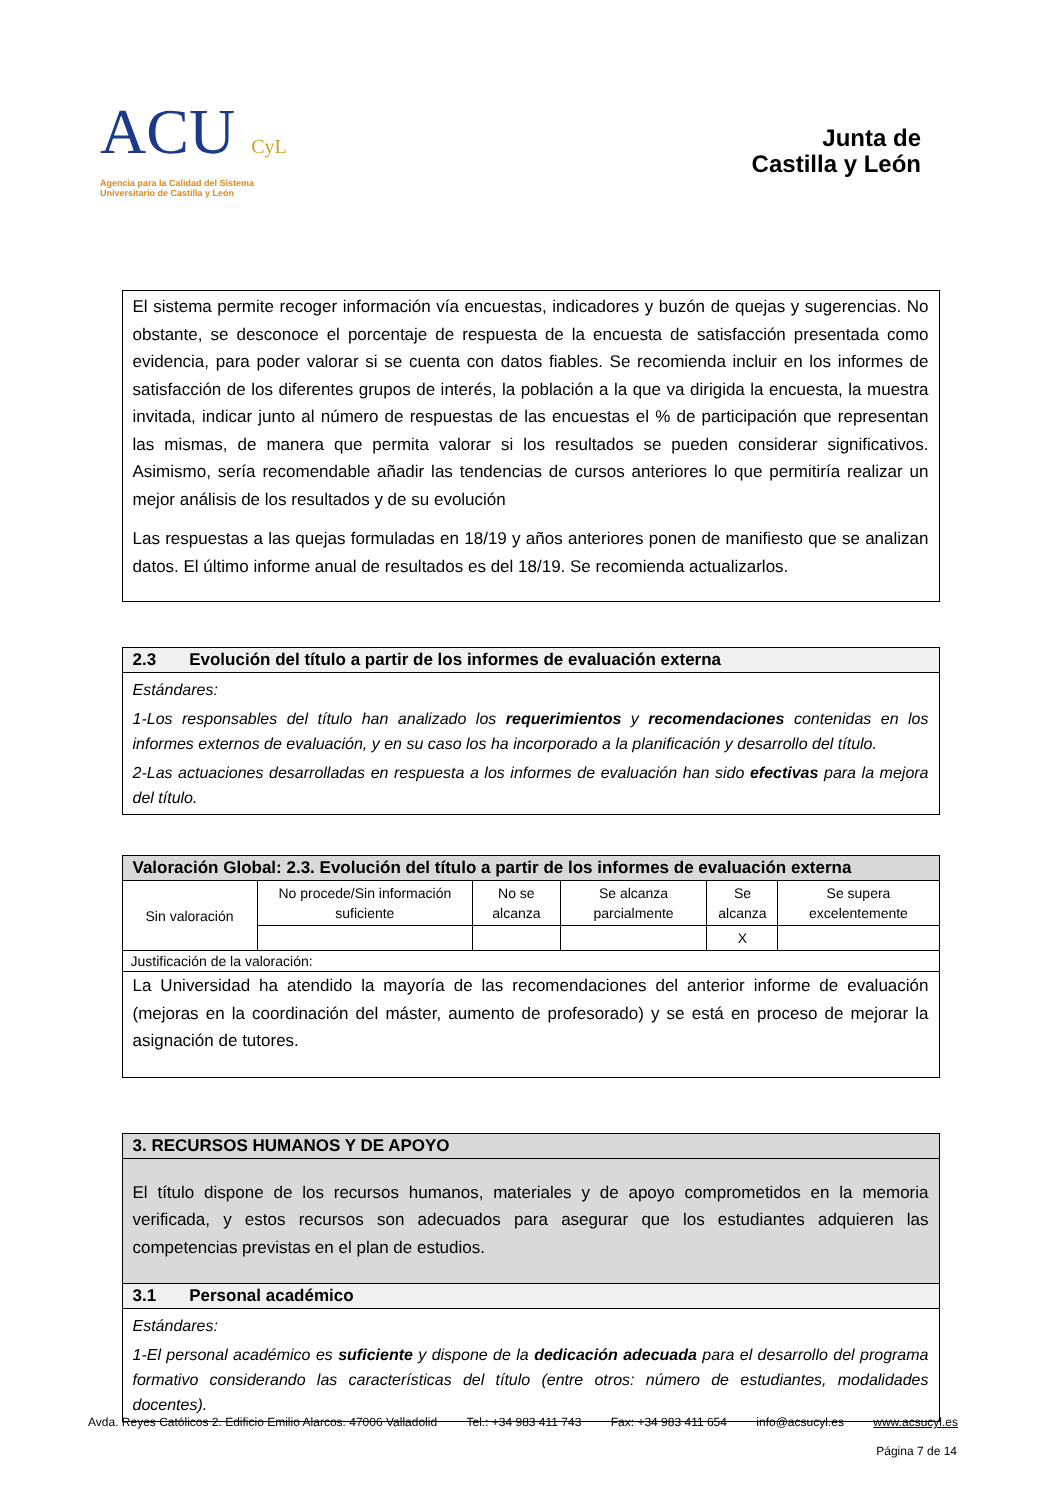ACU CyL
Agencia para la Calidad del Sistema
Universitario de Castilla y León
Junta de
Castilla y León
El sistema permite recoger información vía encuestas, indicadores y buzón de quejas y sugerencias. No obstante, se desconoce el porcentaje de respuesta de la encuesta de satisfacción presentada como evidencia, para poder valorar si se cuenta con datos fiables. Se recomienda incluir en los informes de satisfacción de los diferentes grupos de interés, la población a la que va dirigida la encuesta, la muestra invitada, indicar junto al número de respuestas de las encuestas el % de participación que representan las mismas, de manera que permita valorar si los resultados se pueden considerar significativos. Asimismo, sería recomendable añadir las tendencias de cursos anteriores lo que permitiría realizar un mejor análisis de los resultados y de su evolución
Las respuestas a las quejas formuladas en 18/19 y años anteriores ponen de manifiesto que se analizan datos. El último informe anual de resultados es del 18/19. Se recomienda actualizarlos.
2.3 Evolución del título a partir de los informes de evaluación externa
Estándares:
1-Los responsables del título han analizado los requerimientos y recomendaciones contenidas en los informes externos de evaluación, y en su caso los ha incorporado a la planificación y desarrollo del título.
2-Las actuaciones desarrolladas en respuesta a los informes de evaluación han sido efectivas para la mejora del título.
Valoración Global: 2.3. Evolución del título a partir de los informes de evaluación externa
| Sin valoración | No procede/Sin información suficiente | No se alcanza | Se alcanza parcialmente | Se alcanza | Se supera excelentemente |
| | | | | X | |
| Justificación de la valoración: | | | | | |
La Universidad ha atendido la mayoría de las recomendaciones del anterior informe de evaluación (mejoras en la coordinación del máster, aumento de profesorado) y se está en proceso de mejorar la asignación de tutores.
3. RECURSOS HUMANOS Y DE APOYO
El título dispone de los recursos humanos, materiales y de apoyo comprometidos en la memoria verificada, y estos recursos son adecuados para asegurar que los estudiantes adquieren las competencias previstas en el plan de estudios.
3.1 Personal académico
Estándares:
1-El personal académico es suficiente y dispone de la dedicación adecuada para el desarrollo del programa formativo considerando las características del título (entre otros: número de estudiantes, modalidades docentes).
Avda. Reyes Católicos 2. Edificio Emilio Alarcos. 47006 Valladolid Tel.: +34 983 411 743 Fax: +34 983 411 654 info@acsucyl.es www.acsucyl.es
Página 7 de 14